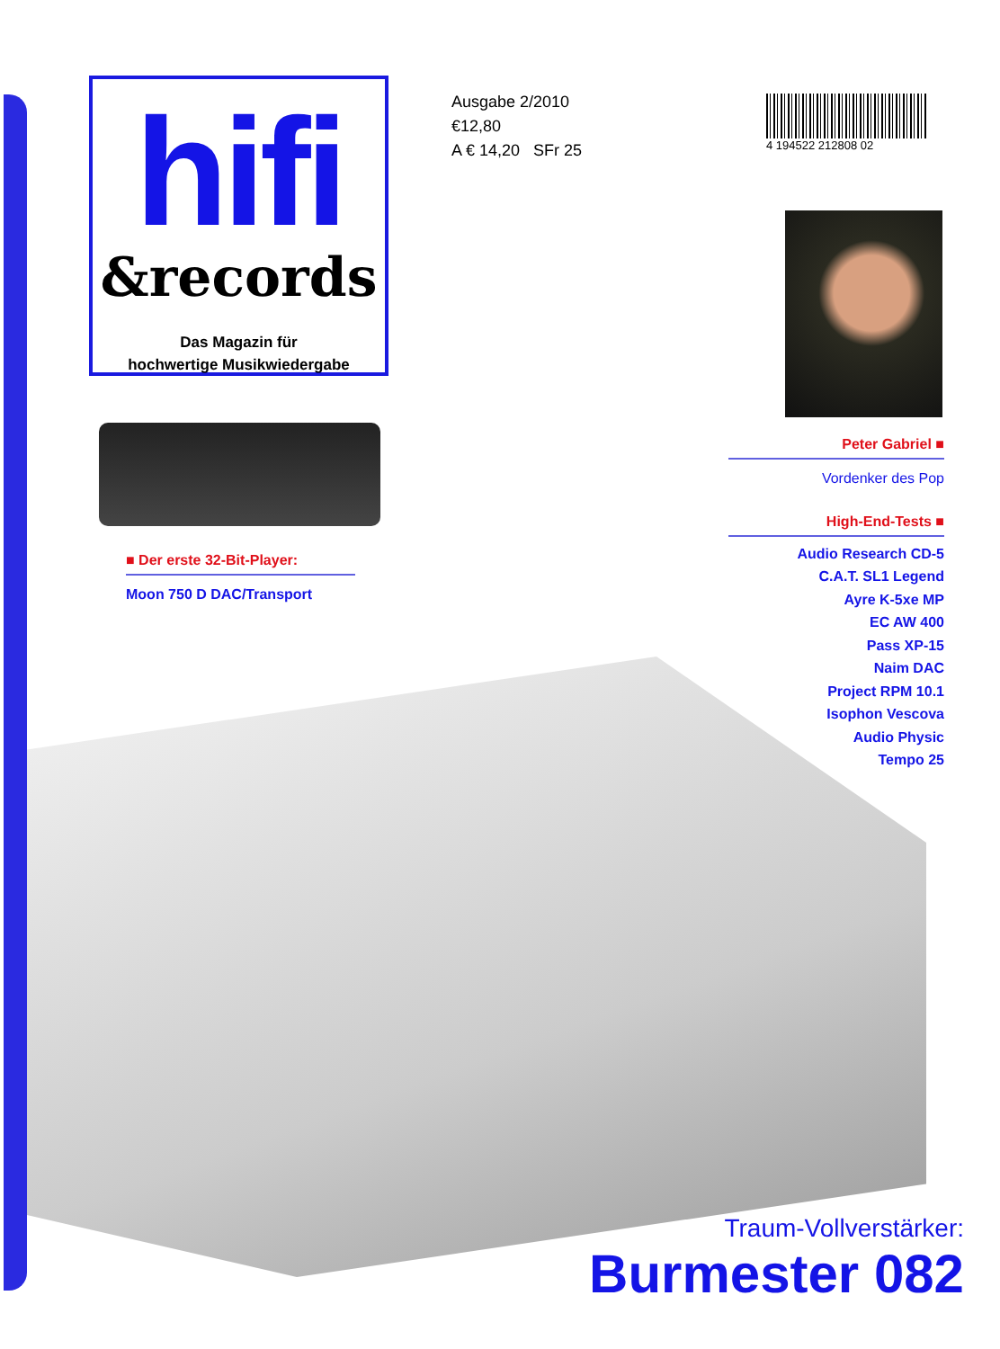hifi
&records
Das Magazin für
hochwertige Musikwiedergabe
Ausgabe 2/2010
€12,80
A € 14,20 SFr 25
4 194522 212808 02
■ Der erste 32-Bit-Player:
Moon 750 D DAC/Transport
Peter Gabriel ■
Vordenker des Pop
High-End-Tests ■
Audio Research CD-5
C.A.T. SL1 Legend
Ayre K-5xe MP
EC AW 400
Pass XP-15
Naim DAC
Project RPM 10.1
Isophon Vescova
Audio Physic
Tempo 25
Traum-Vollverstärker:
Burmester 082